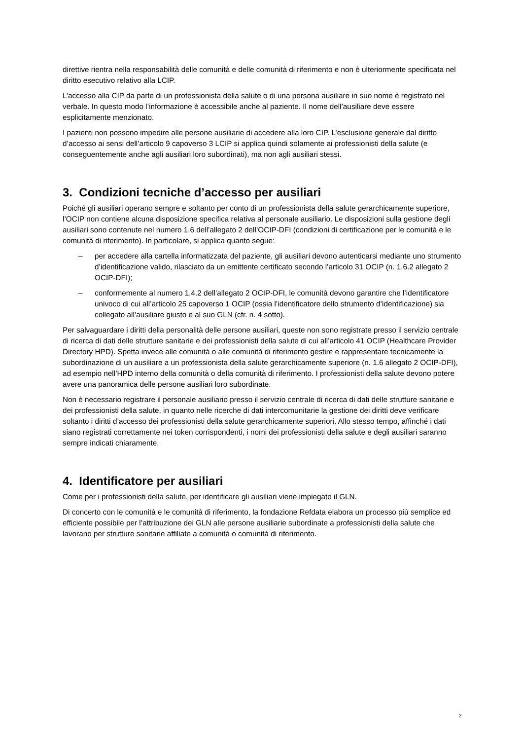direttive rientra nella responsabilità delle comunità e delle comunità di riferimento e non è ulterior­mente specificata nel diritto esecutivo relativo alla LCIP.
L’accesso alla CIP da parte di un professionista della salute o di una persona ausiliare in suo nome è registrato nel verbale. In questo modo l’informazione è accessibile anche al paziente. Il nome dell’au­siliare deve essere esplicitamente menzionato.
I pazienti non possono impedire alle persone ausiliarie di accedere alla loro CIP. L’esclusione gene­rale dal diritto d’accesso ai sensi dell’articolo 9 capoverso 3 LCIP si applica quindi solamente ai pro­fessionisti della salute (e conseguentemente anche agli ausiliari loro subordinati), ma non agli ausiliari stessi.
3. Condizioni tecniche d’accesso per ausiliari
Poiché gli ausiliari operano sempre e soltanto per conto di un professionista della salute gerarchica­mente superiore, l’OCIP non contiene alcuna disposizione specifica relativa al personale ausiliario. Le disposizioni sulla gestione degli ausiliari sono contenute nel numero 1.6 dell’allegato 2 dell’OCIP-DFI (condizioni di certificazione per le comunità e le comunità di riferimento). In particolare, si applica quanto segue:
– per accedere alla cartella informatizzata del paziente, gli ausiliari devono autenticarsi me­diante uno strumento d’identificazione valido, rilasciato da un emittente certificato secondo l’articolo 31 OCIP (n. 1.6.2 allegato 2 OCIP-DFI);
– conformemente al numero 1.4.2 dell’allegato 2 OCIP-DFI, le comunità devono garantire che l’identificatore univoco di cui all’articolo 25 capoverso 1 OCIP (ossia l’identificatore dello stru­mento d’identificazione) sia collegato all’ausiliare giusto e al suo GLN (cfr. n. 4 sotto).
Per salvaguardare i diritti della personalità delle persone ausiliari, queste non sono registrate presso il servizio centrale di ricerca di dati delle strutture sanitarie e dei professionisti della salute di cui all’arti­colo 41 OCIP (Healthcare Provider Directory HPD). Spetta invece alle comunità o alle comunità di rife­rimento gestire e rappresentare tecnicamente la subordinazione di un ausiliare a un professionista della salute gerarchicamente superiore (n. 1.6 allegato 2 OCIP-DFI), ad esempio nell’HPD interno della comunità o della comunità di riferimento. I professionisti della salute devono potere avere una panoramica delle persone ausiliari loro subordinate.
Non è necessario registrare il personale ausiliario presso il servizio centrale di ricerca di dati delle strutture sanitarie e dei professionisti della salute, in quanto nelle ricerche di dati intercomunitarie la gestione dei diritti deve verificare soltanto i diritti d’accesso dei professionisti della salute gerarchica­mente superiori. Allo stesso tempo, affinché i dati siano registrati correttamente nei token corrispon­denti, i nomi dei professionisti della salute e degli ausiliari saranno sempre indicati chiaramente.
4. Identificatore per ausiliari
Come per i professionisti della salute, per identificare gli ausiliari viene impiegato il GLN.
Di concerto con le comunità e le comunità di riferimento, la fondazione Refdata elabora un processo più semplice ed efficiente possibile per l’attribuzione dei GLN alle persone ausiliarie subordinate a pro­fessionisti della salute che lavorano per strutture sanitarie affiliate a comunità o comunità di riferi­mento.
2